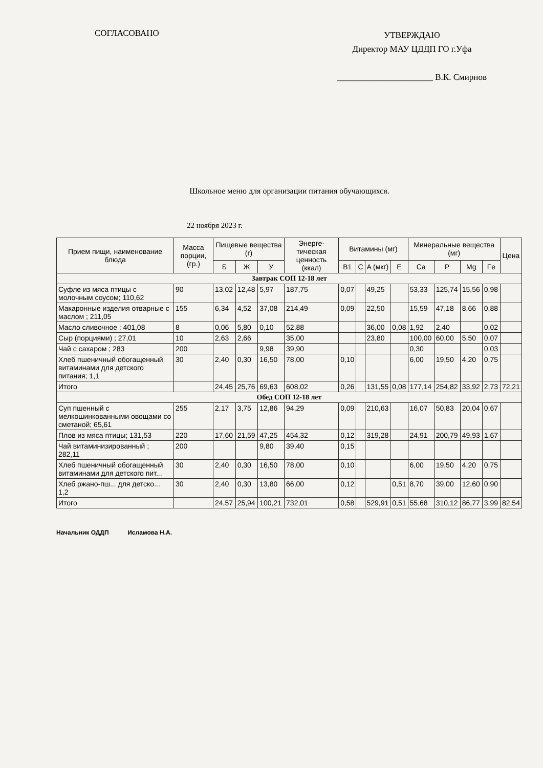СОГЛАСОВАНО
УТВЕРЖДАЮ
Директор МАУ ЦДДП ГО г.Уфа
______________________ В.К. Смирнов
Школьное меню для организации питания обучающихся.
22 ноября 2023 г.
| Прием пищи, наименование блюда | Масса порции, (гр.) | Пищевые вещества (г) | | | Энерге-тическая ценность (ккал) | Витамины (мг) | | | | Минеральные вещества (мг) | | | | Цена |
| --- | --- | --- | --- | --- | --- | --- | --- | --- | --- | --- | --- | --- | --- | --- |
| | | Б | Ж | У | | B1 | C | A (мкг) | E | Ca | P | Mg | Fe | |
| Завтрак СОП 12-18 лет | | | | | | | | | | | | | | |
| Суфле из мяса птицы с молочным соусом; 110,62 | 90 | 13,02 | 12,48 | 5,97 | 187,75 | 0,07 | | 49,25 | | 53,33 | 125,74 | 15,56 | 0,98 | |
| Макаронные изделия отварные с маслом ; 211,05 | 155 | 6,34 | 4,52 | 37,08 | 214,49 | 0,09 | | 22,50 | | 15,59 | 47,18 | 8,66 | 0,88 | |
| Масло сливочное ; 401,08 | 8 | 0,06 | 5,80 | 0,10 | 52,88 | | | 36,00 | 0,08 | 1,92 | 2,40 | | 0,02 | |
| Сыр (порциями) ; 27,01 | 10 | 2,63 | 2,66 | | 35,00 | | | 23,80 | | 100,00 | 60,00 | 5,50 | 0,07 | |
| Чай с сахаром ; 283 | 200 | | | 9,98 | 39,90 | | | | | 0,30 | | | 0,03 | |
| Хлеб пшеничный обогащенный витаминами для детского питания; 1,1 | 30 | 2,40 | 0,30 | 16,50 | 78,00 | 0,10 | | | | 6,00 | 19,50 | 4,20 | 0,75 | |
| Итого | | 24,45 | 25,76 | 69,63 | 608,02 | 0,26 | | 131,55 | 0,08 | 177,14 | 254,82 | 33,92 | 2,73 | 72,21 |
| Обед СОП 12-18 лет | | | | | | | | | | | | | | |
| Суп пшенный с мелкошинкованными овощами со сметаной; 65,61 | 255 | 2,17 | 3,75 | 12,86 | 94,29 | 0,09 | | 210,63 | | 16,07 | 50,83 | 20,04 | 0,67 | |
| Плов из мяса птицы; 131,53 | 220 | 17,60 | 21,59 | 47,25 | 454,32 | 0,12 | | 319,28 | | 24,91 | 200,79 | 49,93 | 1,67 | |
| Чай витаминизированный ; 282,11 | 200 | | | 9,80 | 39,40 | 0,15 | | | | | | | | |
| Хлеб пшеничный обогащенный витаминами для детского пит... | 30 | 2,40 | 0,30 | 16,50 | 78,00 | 0,10 | | | | 6,00 | 19,50 | 4,20 | 0,75 | |
| Хлеб ржано-пш... для детско... 1,2 | 30 | 2,40 | 0,30 | 13,80 | 66,00 | 0,12 | | | 0,51 | 8,70 | 39,00 | 12,60 | 0,90 | |
| Итого | | 24,57 | 25,94 | 100,21 | 732,01 | 0,58 | | 529,91 | 0,51 | 55,68 | 310,12 | 86,77 | 3,99 | 82,54 |
Начальник ОДДП Исламова Н.А.